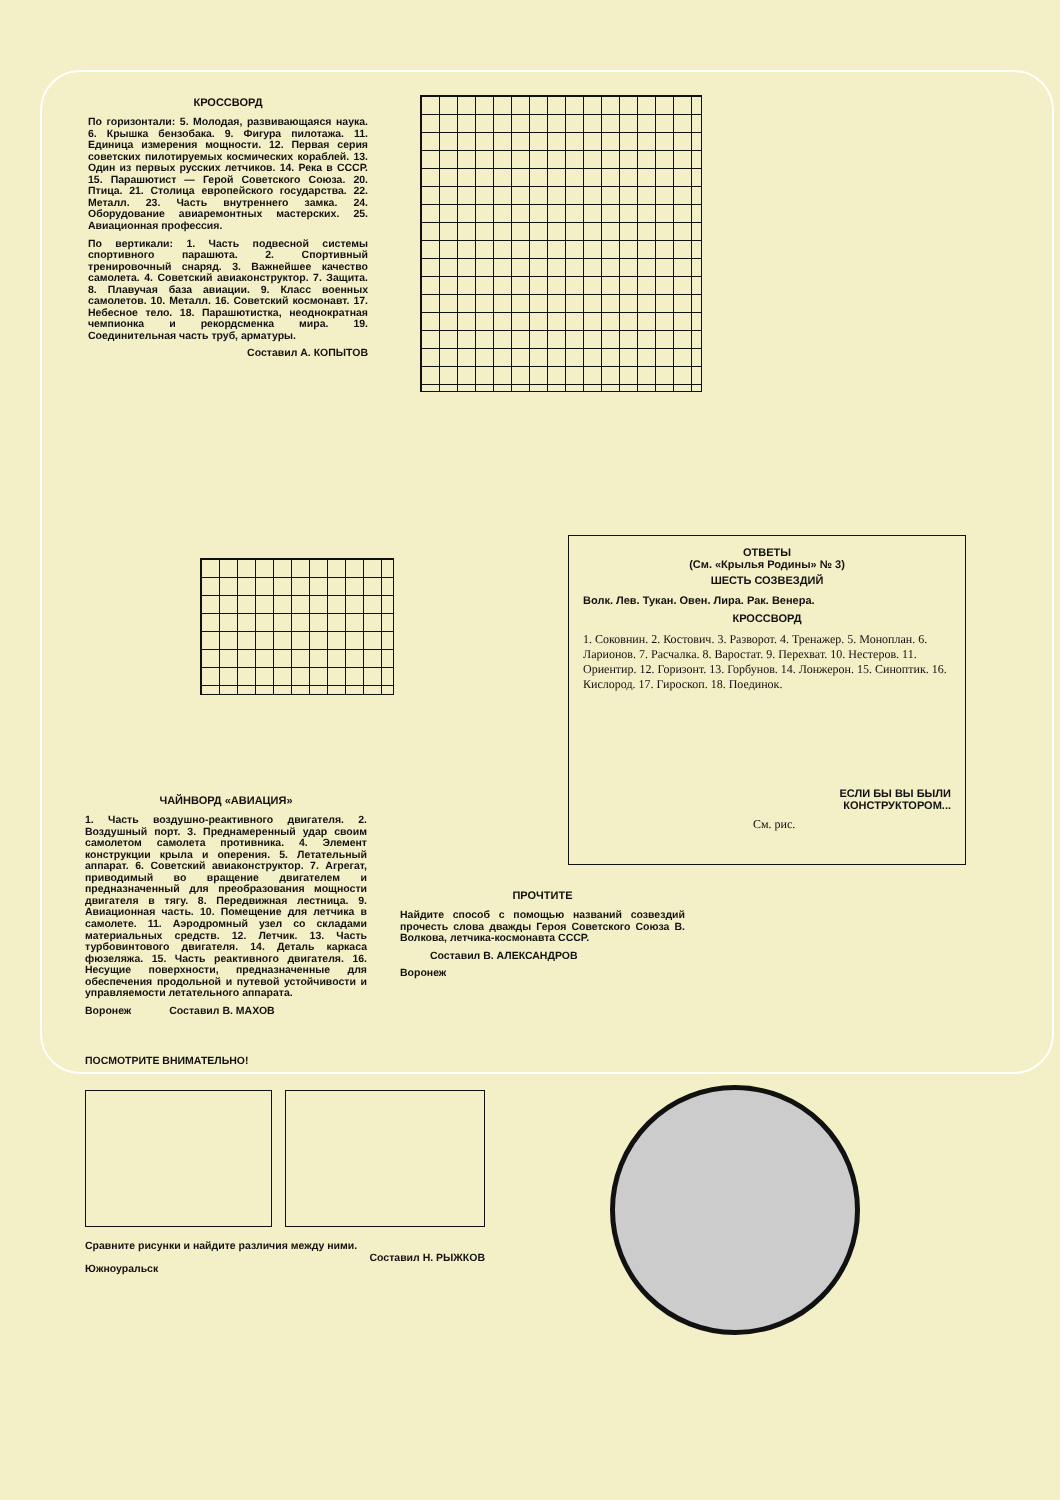КРОССВОРД
По горизонтали: 5. Молодая, развивающаяся наука. 6. Крышка бензобака. 9. Фигура пилотажа. 11. Единица измерения мощности. 12. Первая серия советских пилотируемых космических кораблей. 13. Один из первых русских летчиков. 14. Река в СССР. 15. Парашютист — Герой Советского Союза. 20. Птица. 21. Столица европейского государства. 22. Металл. 23. Часть внутреннего замка. 24. Оборудование авиаремонтных мастерских. 25. Авиационная профессия.
По вертикали: 1. Часть подвесной системы спортивного парашюта. 2. Спортивный тренировочный снаряд. 3. Важнейшее качество самолета. 4. Советский авиаконструктор. 7. Защита. 8. Плавучая база авиации. 9. Класс военных самолетов. 10. Металл. 16. Советский космонавт. 17. Небесное тело. 18. Парашютистка, неоднократная чемпионка и рекордсменка мира. 19. Соединительная часть труб, арматуры.
Составил А. КОПЫТОВ
ЧАЙНВОРД «АВИАЦИЯ»
1. Часть воздушно-реактивного двигателя. 2. Воздушный порт. 3. Преднамеренный удар своим самолетом самолета противника. 4. Элемент конструкции крыла и оперения. 5. Летательный аппарат. 6. Советский авиаконструктор. 7. Агрегат, приводимый во вращение двигателем и предназначенный для преобразования мощности двигателя в тягу. 8. Передвижная лестница. 9. Авиационная часть. 10. Помещение для летчика в самолете. 11. Аэродромный узел со складами материальных средств. 12. Летчик. 13. Часть турбовинтового двигателя. 14. Деталь каркаса фюзеляжа. 15. Часть реактивного двигателя. 16. Несущие поверхности, предназначенные для обеспечения продольной и путевой устойчивости и управляемости летательного аппарата.
Воронеж Составил В. МАХОВ
ОТВЕТЫ
(См. «Крылья Родины» № 3)
ШЕСТЬ СОЗВЕЗДИЙ
Волк. Лев. Тукан. Овен. Лира. Рак. Венера.
КРОССВОРД
1. Соковнин. 2. Костович. 3. Разворот. 4. Тренажер. 5. Моноплан. 6. Ларионов. 7. Расчалка. 8. Варостат. 9. Перехват. 10. Нестеров. 11. Ориентир. 12. Горизонт. 13. Горбунов. 14. Лонжерон. 15. Синоптик. 16. Кислород. 17. Гироскоп. 18. Поединок.
ЕСЛИ БЫ ВЫ БЫЛИ
КОНСТРУКТОРОМ...
См. рис.
ПРОЧТИТЕ
Найдите способ с помощью названий созвездий прочесть слова дважды Героя Советского Союза В. Волкова, летчика-космонавта СССР.
Составил В. АЛЕКСАНДРОВ
Воронеж
ПОСМОТРИТЕ ВНИМАТЕЛЬНО!
Сравните рисунки и найдите различия между ними.
Составил Н. РЫЖКОВ
Южноуральск